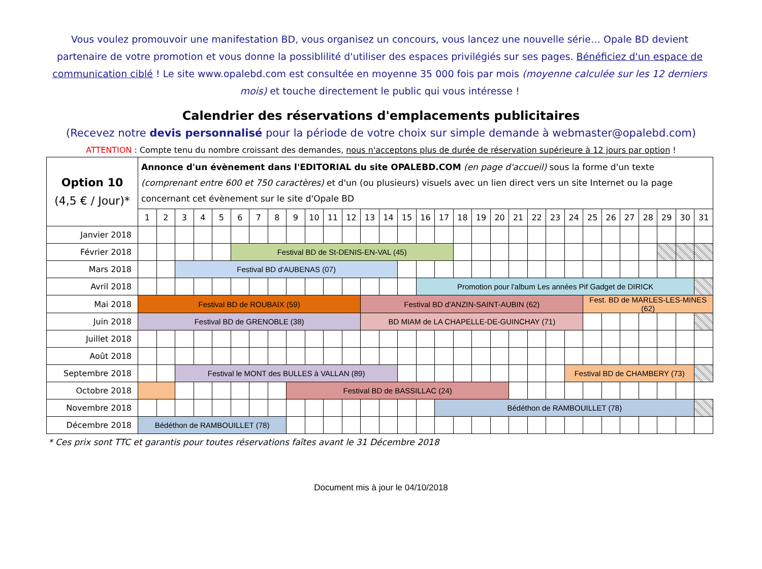Vous voulez promouvoir une manifestation BD, vous organisez un concours, vous lancez une nouvelle série… Opale BD devient partenaire de votre promotion et vous donne la possiblilité d'utiliser des espaces privilégiés sur ses pages. Bénéficiez d'un espace de communication ciblé ! Le site www.opalebd.com est consultée en moyenne 35 000 fois par mois (moyenne calculée sur les 12 derniers mois) et touche directement le public qui vous intéresse !
Calendrier des réservations d'emplacements publicitaires
(Recevez notre devis personnalisé pour la période de votre choix sur simple demande à webmaster@opalebd.com)
ATTENTION : Compte tenu du nombre croissant des demandes, nous n'acceptons plus de durée de réservation supérieure à 12 jours par option !
| Option 10 (4,5 € / Jour)* | Annonce d'un évènement dans l'EDITORIAL du site OPALEBD.COM (en page d'accueil) sous la forme d'un texte (comprenant entre 600 et 750 caractères) et d'un (ou plusieurs) visuels avec un lien direct vers un site Internet ou la page concernant cet évènement sur le site d'Opale BD | | | | | | | | | | | | | | | | | | | | | | | | | | | | | | |
| | 1 | 2 | 3 | 4 | 5 | 6 | 7 | 8 | 9 | 10 | 11 | 12 | 13 | 14 | 15 | 16 | 17 | 18 | 19 | 20 | 21 | 22 | 23 | 24 | 25 | 26 | 27 | 28 | 29 | 30 | 31 |
| Janvier 2018 | | | | | | | | | | | | | | | | | | | | | | | | | | | | | | | |
| Février 2018 | | | | | | Festival BD de St-DENIS-EN-VAL (45) | | | | | | | | | | | | | | | | | | | | | | | | | |
| Mars 2018 | | | Festival BD d'AUBENAS (07) | | | | | | | | | | | | | | | | | | | | | | | | | | | | |
| Avril 2018 | | | | | | | | | | | | | | | | Promotion pour l'album Les années Pif Gadget de DIRICK | | | | | | | | | | | | | | | |
| Mai 2018 | Festival BD de ROUBAIX (59) | | | | | | | | | | | | Festival BD d'ANZIN-SAINT-AUBIN (62) | | | | | | | | | | | | Fest. BD de MARLES-LES-MINES (62) | | | | | | |
| Juin 2018 | Festival BD de GRENOBLE (38) | | | | | | | | | | | | BD MIAM de LA CHAPELLE-DE-GUINCHAY (71) | | | | | | | | | | | | | | | | | | |
| Juillet 2018 | | | | | | | | | | | | | | | | | | | | | | | | | | | | | | | |
| Août 2018 | | | | | | | | | | | | | | | | | | | | | | | | | | | | | | | |
| Septembre 2018 | | | Festival le MONT des BULLES à VALLAN (89) | | | | | | | | | | | | | | | | | | | | | Festival BD de CHAMBERY (73) | | | | | | | |
| Octobre 2018 | | | | | | | | | Festival BD de BASSILLAC (24) | | | | | | | | | | | | | | | | | | | | | | |
| Novembre 2018 | | | | | | | | | | | | | | | | | Bédéthon de RAMBOUILLET (78) | | | | | | | | | | | | | | |
| Décembre 2018 | Bédéthon de RAMBOUILLET (78) | | | | | | | | | | | | | | | | | | | | | | | | | | | | | | |
* Ces prix sont TTC et garantis pour toutes réservations faîtes avant le 31 Décembre 2018
Document mis à jour le 04/10/2018